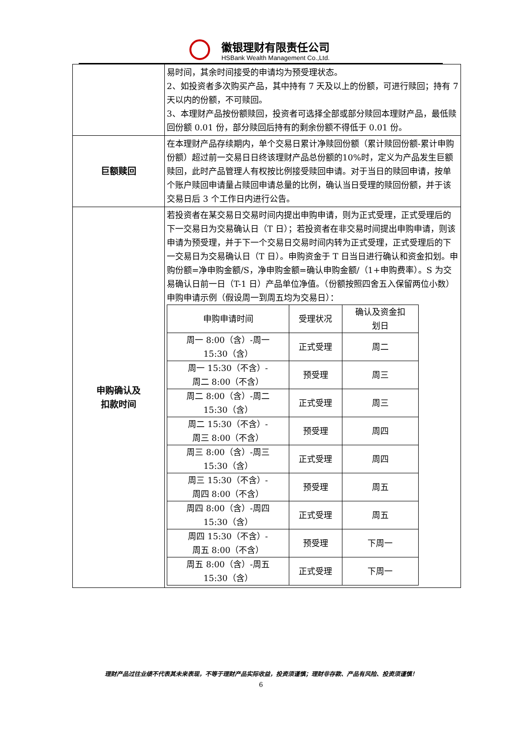徽银理财有限责任公司
HSBank Wealth Management Co.,Ltd.
| | 易时间，其余时间接受的申请均为预受理状态。 2、如投资者多次购买产品，其中持有 7 天及以上的份额，可进行赎回；持有 7 天以内的份额，不可赎回。 3、本理财产品按份额赎回，投资者可选择全部或部分赎回本理财产品，最低赎回份额 0.01 份，部分赎回后持有的剩余份额不得低于 0.01 份。 |
| 巨额赎回 | 在本理财产品存续期内，单个交易日累计净赎回份额（累计赎回份额-累计申购份额）超过前一交易日日终该理财产品总份额的10%时，定义为产品发生巨额赎回，此时产品管理人有权按比例接受赎回申请。对于当日的赎回申请，按单个账户赎回申请量占赎回申请总量的比例，确认当日受理的赎回份额，并于该交易日后 3 个工作日内进行公告。 |
| 申购确认及 扣款时间 | 若投资者在某交易日交易时间内提出申购申请，则为正式受理，正式受理后的下一交易日为交易确认日（T 日）；若投资者在非交易时间提出申购申请，则该申请为预受理，并于下一个交易日交易时间内转为正式受理，正式受理后的下一交易日为交易确认日（T 日）。申购资金于 T 日当日进行确认和资金扣划。申购份额=净申购金额/S，净申购金额=确认申购金额/（1+申购费率）。S 为交易确认日前一日（T-1 日）产品单位净值。（份额按照四舍五入保留两位小数） 申购申请示例（假设周一到周五均为交易日）： / 申购申请时间 / 受理状况 / 确认及资金扣 划日 / / --- / --- / --- / / 周一 8:00（含）-周一 15:30（含） / 正式受理 / 周二 / / 周一 15:30（不含）- 周二 8:00（不含） / 预受理 / 周三 / / 周二 8:00（含）-周二 15:30（含） / 正式受理 / 周三 / / 周二 15:30（不含）- 周三 8:00（不含） / 预受理 / 周四 / / 周三 8:00（含）-周三 15:30（含） / 正式受理 / 周四 / / 周三 15:30（不含）- 周四 8:00（不含） / 预受理 / 周五 / / 周四 8:00（含）-周四 15:30（含） / 正式受理 / 周五 / / 周四 15:30（不含）- 周五 8:00（不含） / 预受理 / 下周一 / / 周五 8:00（含）-周五 15:30（含） / 正式受理 / 下周一 / |
理财产品过往业绩不代表其未来表现，不等于理财产品实际收益，投资须谨慎；理财非存款、产品有风险、投资须谨慎！
6